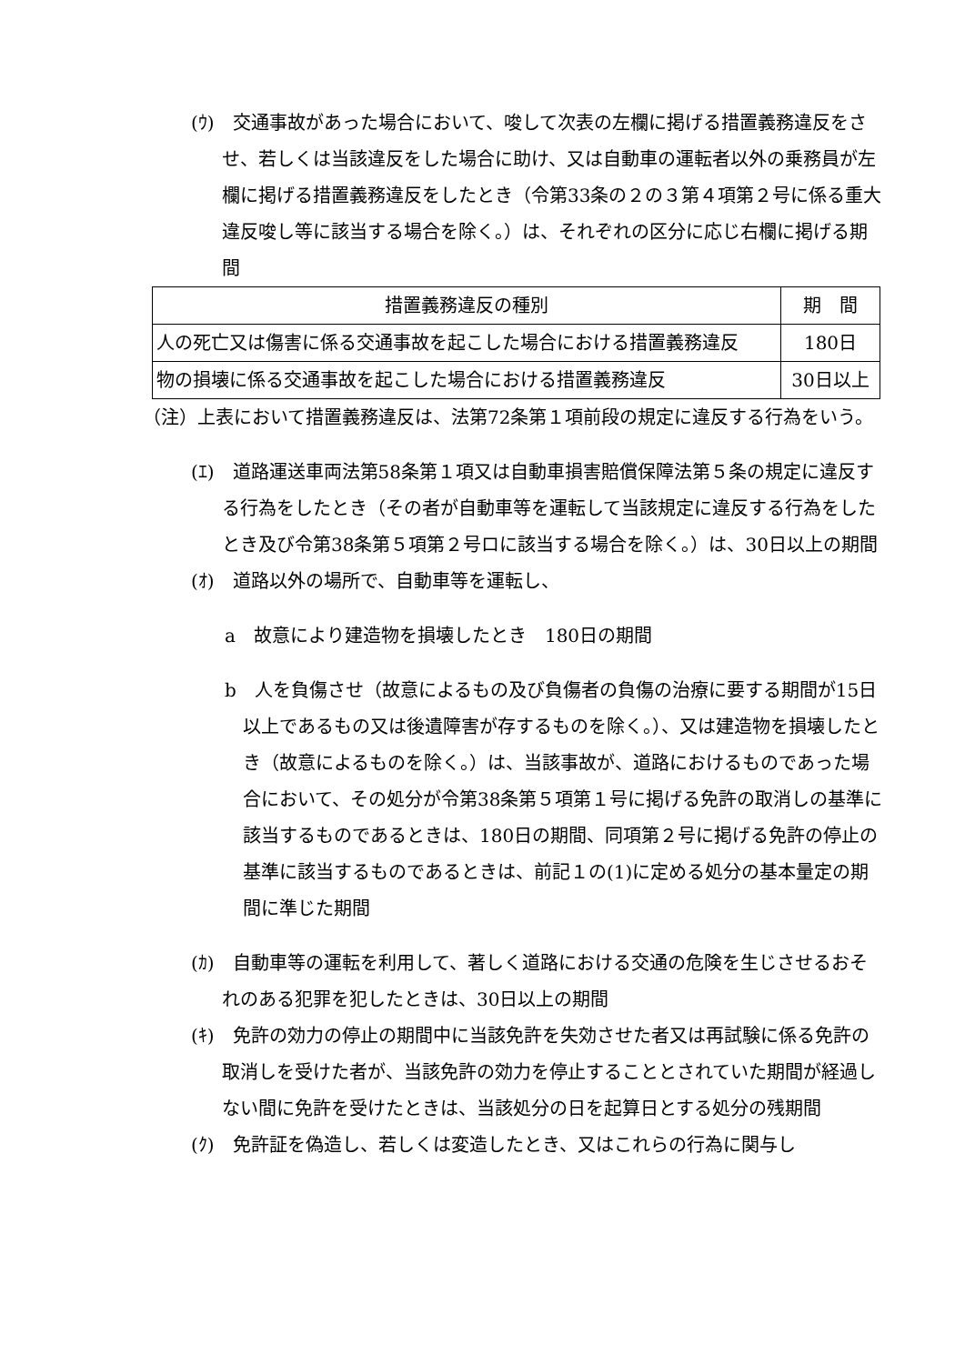(ｳ)　交通事故があった場合において、唆して次表の左欄に掲げる措置義務違反をさせ、若しくは当該違反をした場合に助け、又は自動車の運転者以外の乗務員が左欄に掲げる措置義務違反をしたとき（令第33条の２の３第４項第２号に係る重大違反唆し等に該当する場合を除く。）は、それぞれの区分に応じ右欄に掲げる期間
| 措置義務違反の種別 | 期 間 |
| 人の死亡又は傷害に係る交通事故を起こした場合における措置義務違反 | 180日 |
| 物の損壊に係る交通事故を起こした場合における措置義務違反 | 30日以上 |
（注）上表において措置義務違反は、法第72条第１項前段の規定に違反する行為をいう。
(ｴ)　道路運送車両法第58条第１項又は自動車損害賠償保障法第５条の規定に違反する行為をしたとき（その者が自動車等を運転して当該規定に違反する行為をしたとき及び令第38条第５項第２号ロに該当する場合を除く。）は、30日以上の期間
(ｵ)　道路以外の場所で、自動車等を運転し、
a　故意により建造物を損壊したとき　180日の期間
b　人を負傷させ（故意によるもの及び負傷者の負傷の治療に要する期間が15日以上であるもの又は後遺障害が存するものを除く。）、又は建造物を損壊したとき（故意によるものを除く。）は、当該事故が、道路におけるものであった場合において、その処分が令第38条第５項第１号に掲げる免許の取消しの基準に該当するものであるときは、180日の期間、同項第２号に掲げる免許の停止の基準に該当するものであるときは、前記１の(1)に定める処分の基本量定の期間に準じた期間
(ｶ)　自動車等の運転を利用して、著しく道路における交通の危険を生じさせるおそれのある犯罪を犯したときは、30日以上の期間
(ｷ)　免許の効力の停止の期間中に当該免許を失効させた者又は再試験に係る免許の取消しを受けた者が、当該免許の効力を停止することとされていた期間が経過しない間に免許を受けたときは、当該処分の日を起算日とする処分の残期間
(ｸ)　免許証を偽造し、若しくは変造したとき、又はこれらの行為に関与し